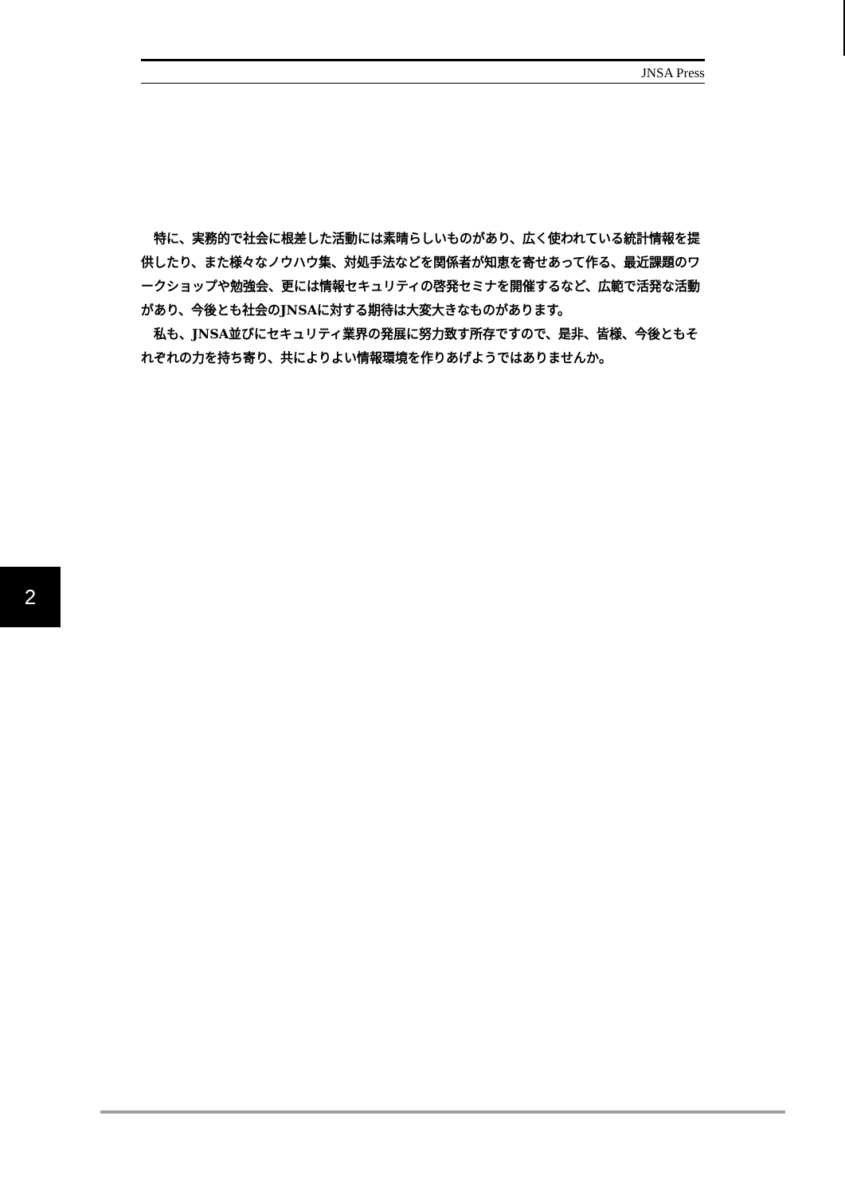JNSA Press
特に、実務的で社会に根差した活動には素晴らしいものがあり、広く使われている統計情報を提供したり、また様々なノウハウ集、対処手法などを関係者が知恵を寄せあって作る、最近課題のワークショップや勉強会、更には情報セキュリティの啓発セミナを開催するなど、広範で活発な活動があり、今後とも社会のJNSAに対する期待は大変大きなものがあります。
私も、JNSA並びにセキュリティ業界の発展に努力致す所存ですので、是非、皆様、今後ともそれぞれの力を持ち寄り、共によりよい情報環境を作りあげようではありませんか。
2